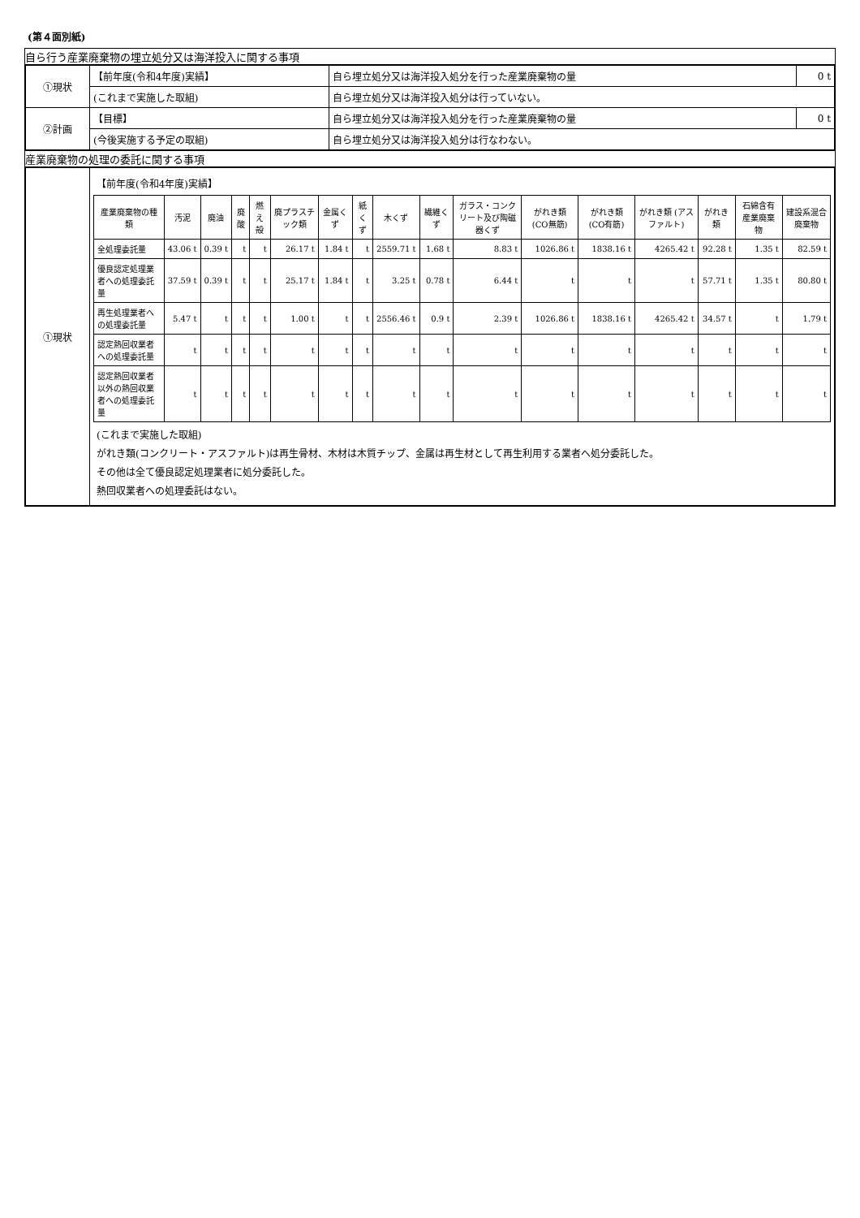(第４面別紙)
| 自ら行う産業廃棄物の埋立処分又は海洋投入に関する事項 |
| / ①現状 / 【前年度(令和4年度)実績】 / 自ら埋立処分又は海洋投入処分を行った産業廃棄物の量 / 0 t / / / (これまで実施した取組) / 自ら埋立処分又は海洋投入処分は行っていない。 / / / ②計画 / 【目標】 / 自ら埋立処分又は海洋投入処分を行った産業廃棄物の量 / 0 t / / / (今後実施する予定の取組) / 自ら埋立処分又は海洋投入処分は行なわない。 / / |
| 産業廃棄物の処理の委託に関する事項 |
| / ①現状 / 【前年度(令和4年度)実績】 / 産業廃棄物の種類 / 汚泥 / 廃油 / 廃酸 / 燃え殻 / 廃プラスチック類 / 金属くず / 紙くず / 木くず / 繊維くず / ガラス・コンクリート及び陶磁器くず / がれき類 (CO無筋) / がれき類 (CO有筋) / がれき類 (アスファルト) / がれき類 / 石綿含有産業廃棄物 / 建設系混合廃棄物 / / --- / --- / --- / --- / --- / --- / --- / --- / --- / --- / --- / --- / --- / --- / --- / --- / --- / / 全処理委託量 / 43.06 t / 0.39 t / t / t / 26.17 t / 1.84 t / t / 2559.71 t / 1.68 t / 8.83 t / 1026.86 t / 1838.16 t / 4265.42 t / 92.28 t / 1.35 t / 82.59 t / / 優良認定処理業者への処理委託量 / 37.59 t / 0.39 t / t / t / 25.17 t / 1.84 t / t / 3.25 t / 0.78 t / 6.44 t / t / t / t / 57.71 t / 1.35 t / 80.80 t / / 再生処理業者への処理委託量 / 5.47 t / t / t / t / 1.00 t / t / t / 2556.46 t / 0.9 t / 2.39 t / 1026.86 t / 1838.16 t / 4265.42 t / 34.57 t / t / 1.79 t / / 認定熱回収業者への処理委託量 / t / t / t / t / t / t / t / t / t / t / t / t / t / t / t / t / / 認定熱回収業者以外の熱回収業者への処理委託量 / t / t / t / t / t / t / t / t / t / t / t / t / t / t / t / t / (これまで実施した取組) がれき類(コンクリート・アスファルト)は再生骨材、木材は木質チップ、金属は再生材として再生利用する業者へ処分委託した。 その他は全て優良認定処理業者に処分委託した。 熱回収業者への処理委託はない。 / |